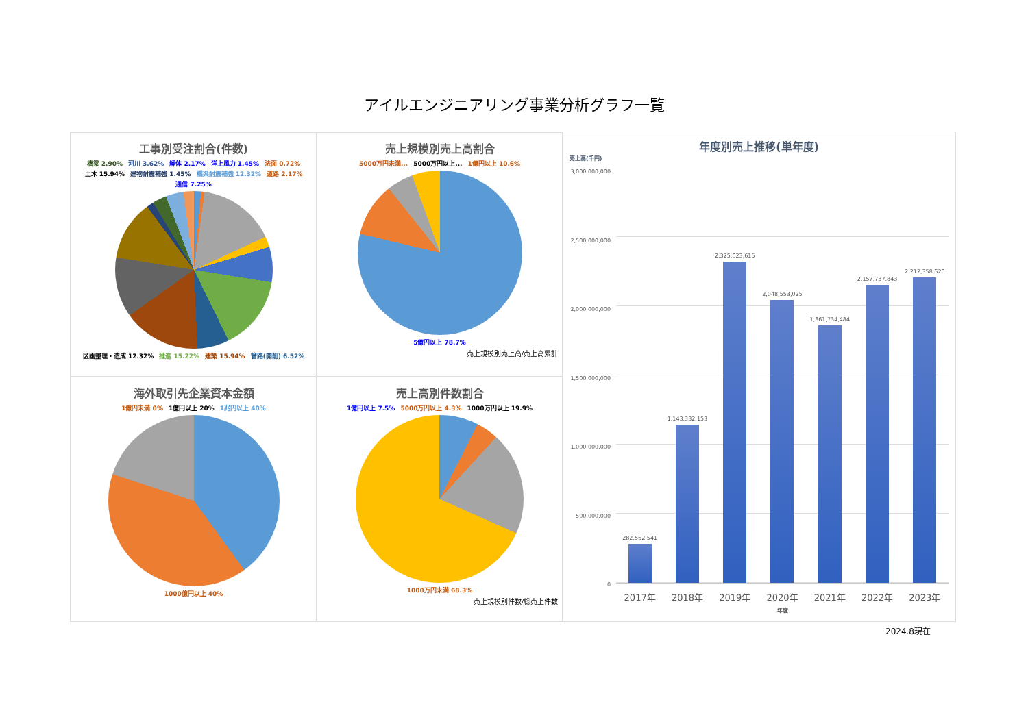アイルエンジニアリング事業分析グラフ一覧
工事別受注割合(件数)
橋梁 2.90% 河川 3.62% 解体 2.17% 洋上風力 1.45% 法面 0.72% 土木 15.94% 建物耐震補強 1.45% 橋梁耐震補強 12.32% 道路 2.17% 通信 7.25%
区画整理・造成 12.32% 推進 15.22% 建築 15.94% 管路(開削) 6.52%
売上規模別売上高割合
5000万円未満... 5000万円以上... 1億円以上 10.6%
5億円以上 78.7%
売上規模別売上高/売上高累計
海外取引先企業資本金額
1億円未満 0% 1億円以上 20% 1兆円以上 40%
1000億円以上 40%
売上高別件数割合
1億円以上 7.5% 5000万円以上 4.3% 1000万円以上 19.9%
1000万円未満 68.3%
売上規模別件数/総売上件数
年度別売上推移(単年度)
売上高(千円)
3,000,000,000
2,500,000,000
2,000,000,000
1,500,000,000
1,000,000,000
500,000,000
0
282,562,541
1,143,332,153
2,325,023,615
2,048,553,025
1,861,734,484
2,157,737,843
2,212,358,620
2017年 2018年 2019年 2020年 2021年 2022年 2023年
年度
2024.8現在